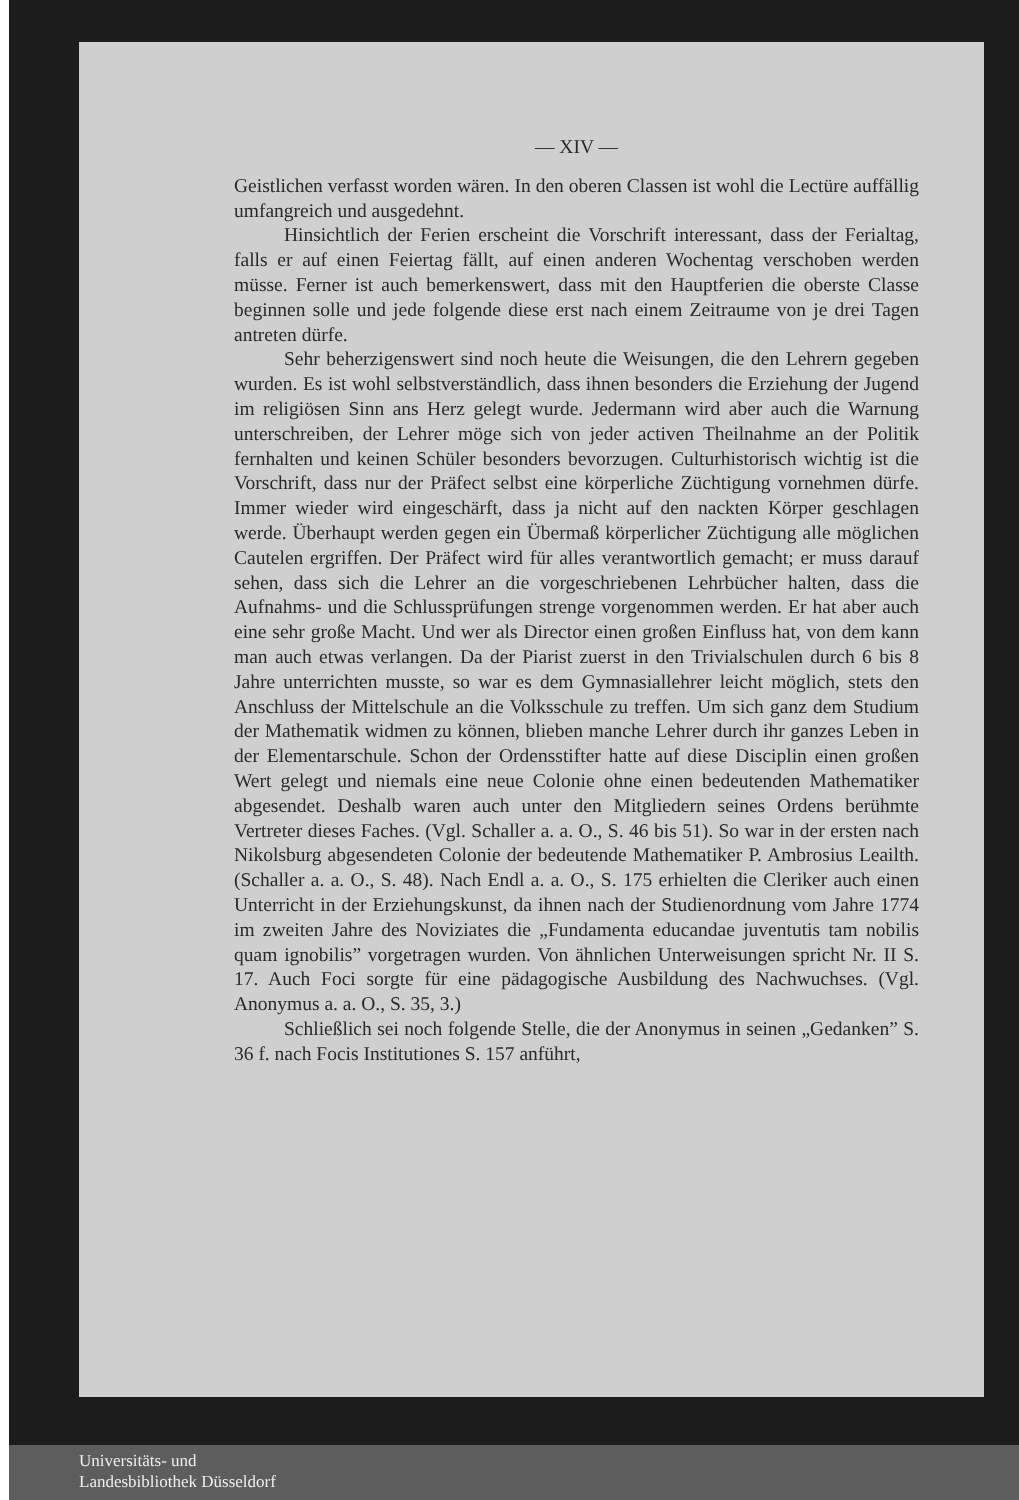— XIV —
Geistlichen verfasst worden wären. In den oberen Classen ist wohl die Lectüre auffällig umfangreich und ausgedehnt.
Hinsichtlich der Ferien erscheint die Vorschrift interessant, dass der Ferialtag, falls er auf einen Feiertag fällt, auf einen anderen Wochentag verschoben werden müsse. Ferner ist auch bemerkenswert, dass mit den Hauptferien die oberste Classe beginnen solle und jede folgende diese erst nach einem Zeitraume von je drei Tagen antreten dürfe.
Sehr beherzigenswert sind noch heute die Weisungen, die den Lehrern gegeben wurden. Es ist wohl selbstverständlich, dass ihnen besonders die Erziehung der Jugend im religiösen Sinn ans Herz gelegt wurde. Jedermann wird aber auch die Warnung unterschreiben, der Lehrer möge sich von jeder activen Theilnahme an der Politik fernhalten und keinen Schüler besonders bevorzugen. Culturhistorisch wichtig ist die Vorschrift, dass nur der Präfect selbst eine körperliche Züchtigung vornehmen dürfe. Immer wieder wird eingeschärft, dass ja nicht auf den nackten Körper geschlagen werde. Überhaupt werden gegen ein Übermaß körperlicher Züchtigung alle möglichen Cautelen ergriffen. Der Präfect wird für alles verantwortlich gemacht; er muss darauf sehen, dass sich die Lehrer an die vorgeschriebenen Lehrbücher halten, dass die Aufnahms- und die Schlussprüfungen strenge vorgenommen werden. Er hat aber auch eine sehr große Macht. Und wer als Director einen großen Einfluss hat, von dem kann man auch etwas verlangen. Da der Piarist zuerst in den Trivialschulen durch 6 bis 8 Jahre unterrichten musste, so war es dem Gymnasiallehrer leicht möglich, stets den Anschluss der Mittelschule an die Volksschule zu treffen. Um sich ganz dem Studium der Mathematik widmen zu können, blieben manche Lehrer durch ihr ganzes Leben in der Elementarschule. Schon der Ordensstifter hatte auf diese Disciplin einen großen Wert gelegt und niemals eine neue Colonie ohne einen bedeutenden Mathematiker abgesendet. Deshalb waren auch unter den Mitgliedern seines Ordens berühmte Vertreter dieses Faches. (Vgl. Schaller a. a. O., S. 46 bis 51). So war in der ersten nach Nikolsburg abgesendeten Colonie der bedeutende Mathematiker P. Ambrosius Leailth. (Schaller a. a. O., S. 48). Nach Endl a. a. O., S. 175 erhielten die Cleriker auch einen Unterricht in der Erziehungskunst, da ihnen nach der Studienordnung vom Jahre 1774 im zweiten Jahre des Noviziates die „Fundamenta educandae juventutis tam nobilis quam ignobilis” vorgetragen wurden. Von ähnlichen Unterweisungen spricht Nr. II S. 17. Auch Foci sorgte für eine pädagogische Ausbildung des Nachwuchses. (Vgl. Anonymus a. a. O., S. 35, 3.)
Schließlich sei noch folgende Stelle, die der Anonymus in seinen „Gedanken” S. 36 f. nach Focis Institutiones S. 157 anführt,
Universitäts- und
Landesbibliothek Düsseldorf